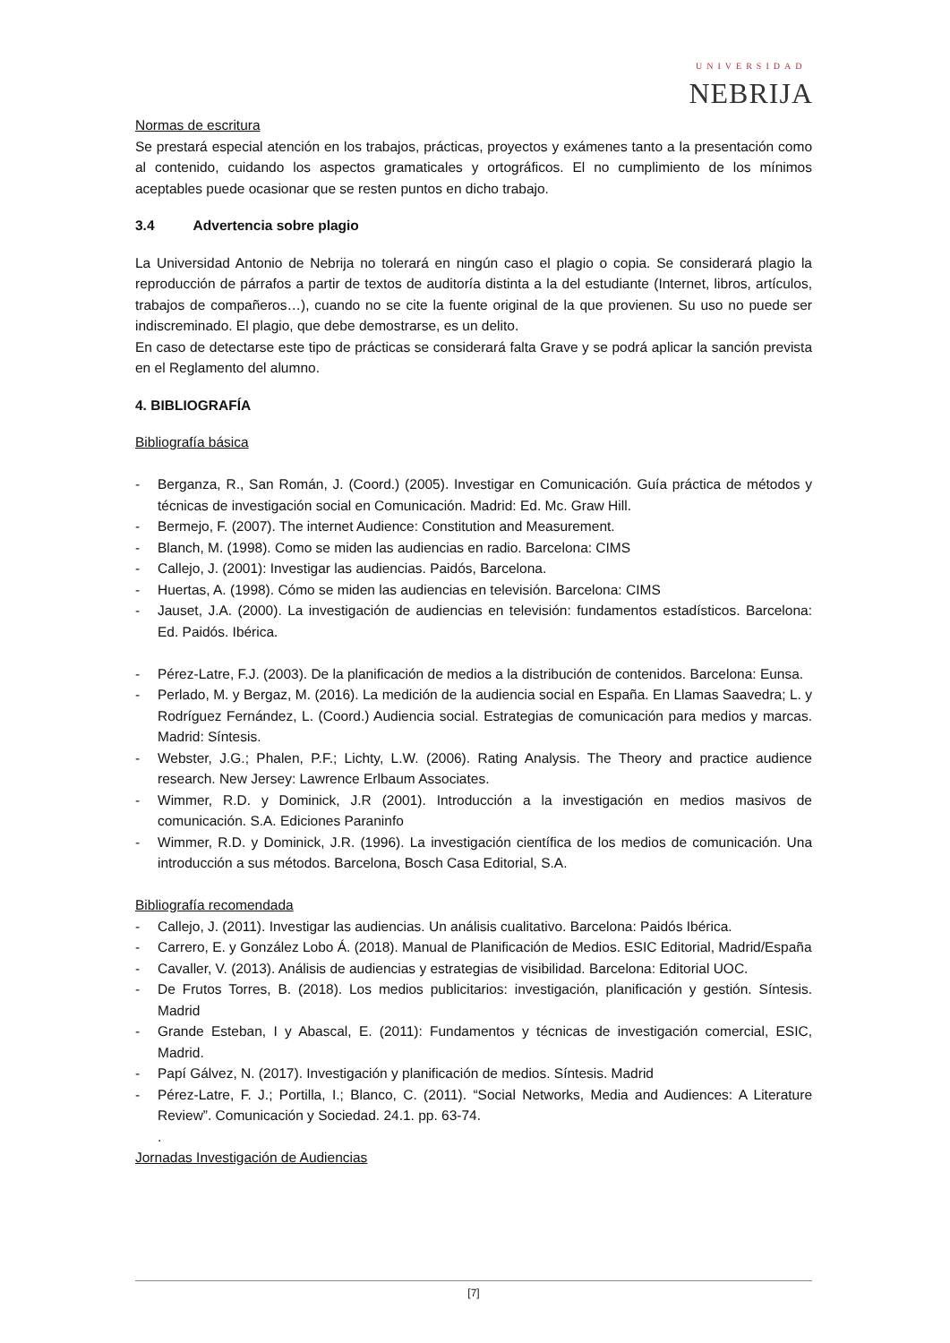UNIVERSIDAD
NEBRIJA
Normas de escritura
Se prestará especial atención en los trabajos, prácticas, proyectos y exámenes tanto a la presentación como al contenido, cuidando los aspectos gramaticales y ortográficos. El no cumplimiento de los mínimos aceptables puede ocasionar que se resten puntos en dicho trabajo.
3.4 Advertencia sobre plagio
La Universidad Antonio de Nebrija no tolerará en ningún caso el plagio o copia. Se considerará plagio la reproducción de párrafos a partir de textos de auditoría distinta a la del estudiante (Internet, libros, artículos, trabajos de compañeros…), cuando no se cite la fuente original de la que provienen. Su uso no puede ser indiscreminado. El plagio, que debe demostrarse, es un delito.
En caso de detectarse este tipo de prácticas se considerará falta Grave y se podrá aplicar la sanción prevista en el Reglamento del alumno.
4. BIBLIOGRAFÍA
Bibliografía básica
- Berganza, R., San Román, J. (Coord.) (2005). Investigar en Comunicación. Guía práctica de métodos y técnicas de investigación social en Comunicación. Madrid: Ed. Mc. Graw Hill.
- Bermejo, F. (2007). The internet Audience: Constitution and Measurement.
- Blanch, M. (1998). Como se miden las audiencias en radio. Barcelona: CIMS
- Callejo, J. (2001): Investigar las audiencias. Paidós, Barcelona.
- Huertas, A. (1998). Cómo se miden las audiencias en televisión. Barcelona: CIMS
- Jauset, J.A. (2000). La investigación de audiencias en televisión: fundamentos estadísticos. Barcelona: Ed. Paidós. Ibérica.
- Pérez-Latre, F.J. (2003). De la planificación de medios a la distribución de contenidos. Barcelona: Eunsa.
- Perlado, M. y Bergaz, M. (2016). La medición de la audiencia social en España. En Llamas Saavedra; L. y Rodríguez Fernández, L. (Coord.) Audiencia social. Estrategias de comunicación para medios y marcas. Madrid: Síntesis.
- Webster, J.G.; Phalen, P.F.; Lichty, L.W. (2006). Rating Analysis. The Theory and practice audience research. New Jersey: Lawrence Erlbaum Associates.
- Wimmer, R.D. y Dominick, J.R (2001). Introducción a la investigación en medios masivos de comunicación. S.A. Ediciones Paraninfo
- Wimmer, R.D. y Dominick, J.R. (1996). La investigación científica de los medios de comunicación. Una introducción a sus métodos. Barcelona, Bosch Casa Editorial, S.A.
Bibliografía recomendada
- Callejo, J. (2011). Investigar las audiencias. Un análisis cualitativo. Barcelona: Paidós Ibérica.
- Carrero, E. y González Lobo Á. (2018). Manual de Planificación de Medios. ESIC Editorial, Madrid/España
- Cavaller, V. (2013). Análisis de audiencias y estrategias de visibilidad. Barcelona: Editorial UOC.
- De Frutos Torres, B. (2018). Los medios publicitarios: investigación, planificación y gestión. Síntesis. Madrid
- Grande Esteban, I y Abascal, E. (2011): Fundamentos y técnicas de investigación comercial, ESIC, Madrid.
- Papí Gálvez, N. (2017). Investigación y planificación de medios. Síntesis. Madrid
- Pérez-Latre, F. J.; Portilla, I.; Blanco, C. (2011). “Social Networks, Media and Audiences: A Literature Review”. Comunicación y Sociedad. 24.1. pp. 63-74.
.
Jornadas Investigación de Audiencias
[7]